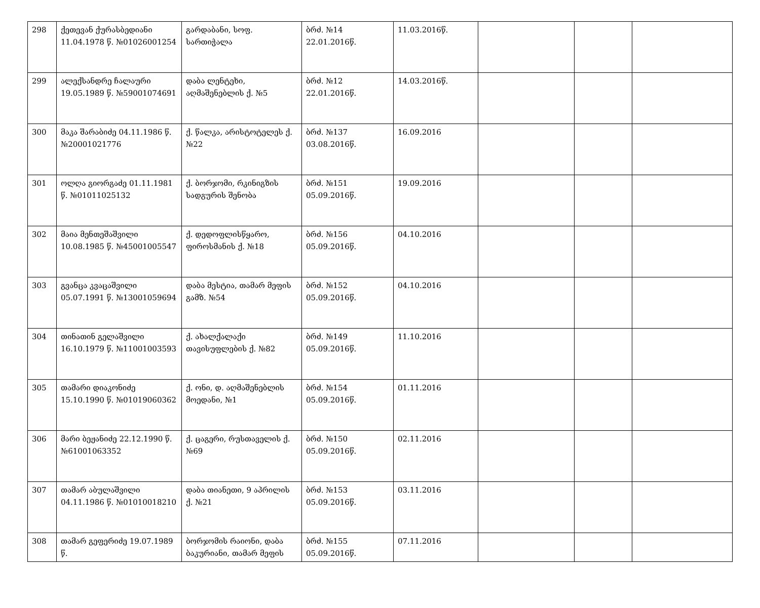| 298 | ქეთევან ქურასბედიანი 11.04.1978 წ. №01026001254 | გარდაბანი, სოფ. სართიჭალა | ბრძ. №14 22.01.2016წ. | 11.03.2016წ. | | | |
| 299 | ალექსანდრე ჩალაური 19.05.1989 წ. №59001074691 | დაბა ლენტეხი, აღმაშენებლის ქ. №5 | ბრძ. №12 22.01.2016წ. | 14.03.2016წ. | | | |
| 300 | მაკა შარაბიძე 04.11.1986 წ. №20001021776 | ქ. წალკა, არისტოტელეს ქ. №22 | ბრძ. №137 03.08.2016წ. | 16.09.2016 | | | |
| 301 | ოლღა გიორგაძე 01.11.1981 წ. №01011025132 | ქ. ბორჯომი, რკინიგზის სადგურის შენობა | ბრძ. №151 05.09.2016წ. | 19.09.2016 | | | |
| 302 | მაია მენთეშაშვილი 10.08.1985 წ. №45001005547 | ქ. დედოფლისწყარო, ფიროსმანის ქ. №18 | ბრძ. №156 05.09.2016წ. | 04.10.2016 | | | |
| 303 | გვანცა კვაცაშვილი 05.07.1991 წ. №13001059694 | დაბა მესტია, თამარ მეფის გამზ. №54 | ბრძ. №152 05.09.2016წ. | 04.10.2016 | | | |
| 304 | თინათინ გელაშვილი 16.10.1979 წ. №11001003593 | ქ. ახალქალაქი თავისუფლების ქ. №82 | ბრძ. №149 05.09.2016წ. | 11.10.2016 | | | |
| 305 | თამარი დიაკონიძე 15.10.1990 წ. №01019060362 | ქ. ონი, დ. აღმაშენებლის მოედანი, №1 | ბრძ. №154 05.09.2016წ. | 01.11.2016 | | | |
| 306 | მარი ბეჟანიძე 22.12.1990 წ. №61001063352 | ქ. ცაგერი, რუსთაველის ქ. №69 | ბრძ. №150 05.09.2016წ. | 02.11.2016 | | | |
| 307 | თამარ აბულაშვილი 04.11.1986 წ. №01010018210 | დაბა თიანეთი, 9 აპრილის ქ. №21 | ბრძ. №153 05.09.2016წ. | 03.11.2016 | | | |
| 308 | თამარ გეფერიძე 19.07.1989 წ. | ბორჯომის რაიონი, დაბა ბაკურიანი, თამარ მეფის | ბრძ. №155 05.09.2016წ. | 07.11.2016 | | | |